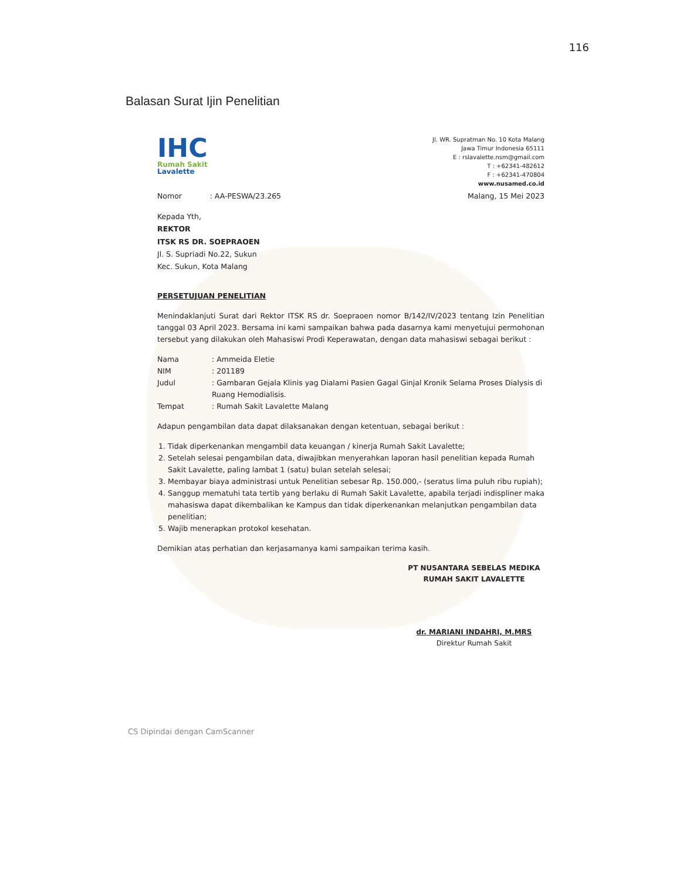116
Balasan Surat Ijin Penelitian
IHC
Rumah Sakit
Lavalette
Jl. WR. Supratman No. 10 Kota Malang
Jawa Timur Indonesia 65111
E : rslavalette.nsm@gmail.com
T : +62341-482612
F : +62341-470804
www.nusamed.co.id
Nomor : AA-PESWA/23.265 Malang, 15 Mei 2023
Kepada Yth,
REKTOR
ITSK RS DR. SOEPRAOEN
Jl. S. Supriadi No.22, Sukun
Kec. Sukun, Kota Malang
PERSETUJUAN PENELITIAN
Menindaklanjuti Surat dari Rektor ITSK RS dr. Soepraoen nomor B/142/IV/2023 tentang Izin Penelitian tanggal 03 April 2023. Bersama ini kami sampaikan bahwa pada dasarnya kami menyetujui permohonan tersebut yang dilakukan oleh Mahasiswi Prodi Keperawatan, dengan data mahasiswi sebagai berikut :
| Nama | : Ammeida Eletie |
| NIM | : 201189 |
| Judul | : Gambaran Gejala Klinis yag Dialami Pasien Gagal Ginjal Kronik Selama Proses Dialysis di Ruang Hemodialisis. |
| Tempat | : Rumah Sakit Lavalette Malang |
Adapun pengambilan data dapat dilaksanakan dengan ketentuan, sebagai berikut :
1. Tidak diperkenankan mengambil data keuangan / kinerja Rumah Sakit Lavalette;
2. Setelah selesai pengambilan data, diwajibkan menyerahkan laporan hasil penelitian kepada Rumah Sakit Lavalette, paling lambat 1 (satu) bulan setelah selesai;
3. Membayar biaya administrasi untuk Penelitian sebesar Rp. 150.000,- (seratus lima puluh ribu rupiah);
4. Sanggup mematuhi tata tertib yang berlaku di Rumah Sakit Lavalette, apabila terjadi indispliner maka mahasiswa dapat dikembalikan ke Kampus dan tidak diperkenankan melanjutkan pengambilan data penelitian;
5. Wajib menerapkan protokol kesehatan.
Demikian atas perhatian dan kerjasamanya kami sampaikan terima kasih.
PT NUSANTARA SEBELAS MEDIKA
RUMAH SAKIT LAVALETTE
dr. MARIANI INDAHRI, M.MRS
Direktur Rumah Sakit
CS Dipindai dengan CamScanner